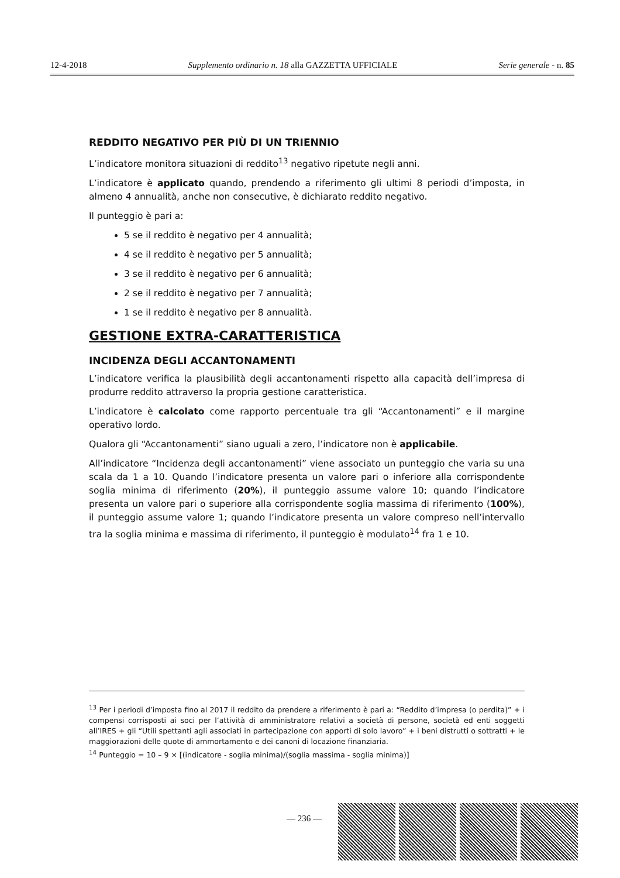12-4-2018 Supplemento ordinario n. 18 alla GAZZETTA UFFICIALE Serie generale - n. 85
REDDITO NEGATIVO PER PIÙ DI UN TRIENNIO
L’indicatore monitora situazioni di reddito<sup>13</sup> negativo ripetute negli anni.
L’indicatore è applicato quando, prendendo a riferimento gli ultimi 8 periodi d’imposta, in almeno 4 annualità, anche non consecutive, è dichiarato reddito negativo.
Il punteggio è pari a:
5 se il reddito è negativo per 4 annualità;
4 se il reddito è negativo per 5 annualità;
3 se il reddito è negativo per 6 annualità;
2 se il reddito è negativo per 7 annualità;
1 se il reddito è negativo per 8 annualità.
GESTIONE EXTRA-CARATTERISTICA
INCIDENZA DEGLI ACCANTONAMENTI
L’indicatore verifica la plausibilità degli accantonamenti rispetto alla capacità dell’impresa di produrre reddito attraverso la propria gestione caratteristica.
L’indicatore è calcolato come rapporto percentuale tra gli “Accantonamenti” e il margine operativo lordo.
Qualora gli “Accantonamenti” siano uguali a zero, l’indicatore non è applicabile.
All’indicatore “Incidenza degli accantonamenti” viene associato un punteggio che varia su una scala da 1 a 10. Quando l’indicatore presenta un valore pari o inferiore alla corrispondente soglia minima di riferimento (20%), il punteggio assume valore 10; quando l’indicatore presenta un valore pari o superiore alla corrispondente soglia massima di riferimento (100%), il punteggio assume valore 1; quando l’indicatore presenta un valore compreso nell’intervallo tra la soglia minima e massima di riferimento, il punteggio è modulato<sup>14</sup> fra 1 e 10.
<sup>13</sup> Per i periodi d’imposta fino al 2017 il reddito da prendere a riferimento è pari a: “Reddito d’impresa (o perdita)” + i compensi corrisposti ai soci per l’attività di amministratore relativi a società di persone, società ed enti soggetti all’IRES + gli “Utili spettanti agli associati in partecipazione con apporti di solo lavoro” + i beni distrutti o sottratti + le maggiorazioni delle quote di ammortamento e dei canoni di locazione finanziaria.
<sup>14</sup> Punteggio = 10 – 9 × [(indicatore - soglia minima)/(soglia massima - soglia minima)]
— 236 —